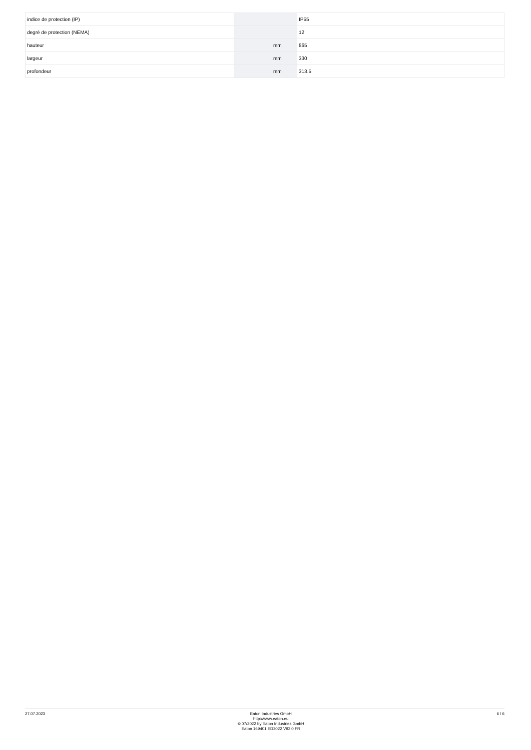| indice de protection (IP) | | | IP55 |
| degré de protection (NEMA) | | | 12 |
| hauteur | | mm | 865 |
| largeur | | mm | 330 |
| profondeur | | mm | 313.5 |
27.07.2023
Eaton Industries GmbH
http://www.eaton.eu
© 07/2022 by Eaton Industries GmbH
Eaton 169401 ED2022 V93.0 FR
6 / 6